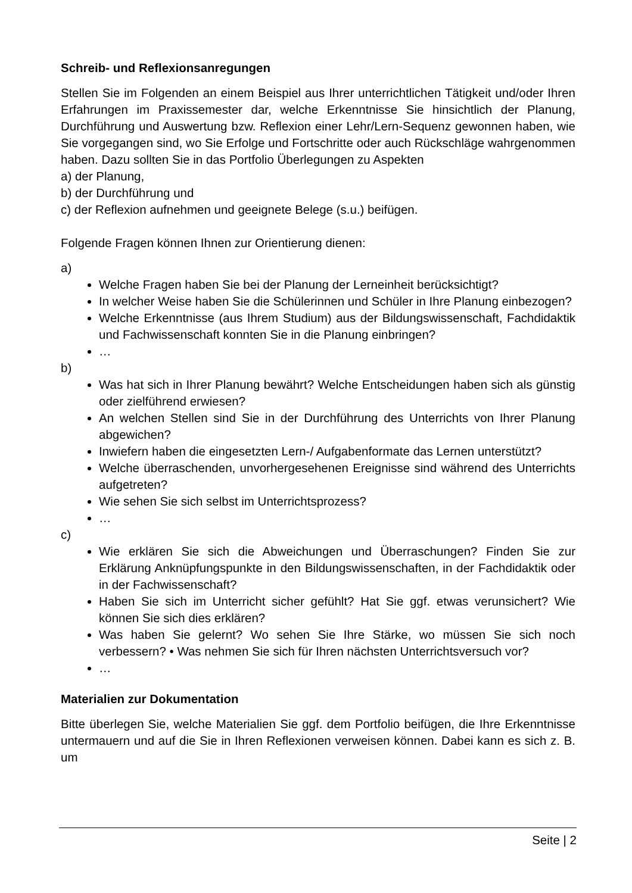Schreib- und Reflexionsanregungen
Stellen Sie im Folgenden an einem Beispiel aus Ihrer unterrichtlichen Tätigkeit und/oder Ihren Erfahrungen im Praxissemester dar, welche Erkenntnisse Sie hinsichtlich der Planung, Durchführung und Auswertung bzw. Reflexion einer Lehr/Lern-Sequenz gewonnen haben, wie Sie vorgegangen sind, wo Sie Erfolge und Fortschritte oder auch Rückschläge wahrgenommen haben. Dazu sollten Sie in das Portfolio Überlegungen zu Aspekten
a) der Planung,
b) der Durchführung und
c) der Reflexion aufnehmen und geeignete Belege (s.u.) beifügen.
Folgende Fragen können Ihnen zur Orientierung dienen:
a)
Welche Fragen haben Sie bei der Planung der Lerneinheit berücksichtigt?
In welcher Weise haben Sie die Schülerinnen und Schüler in Ihre Planung einbezogen?
Welche Erkenntnisse (aus Ihrem Studium) aus der Bildungswissenschaft, Fachdidaktik und Fachwissenschaft konnten Sie in die Planung einbringen?
…
b)
Was hat sich in Ihrer Planung bewährt? Welche Entscheidungen haben sich als günstig oder zielführend erwiesen?
An welchen Stellen sind Sie in der Durchführung des Unterrichts von Ihrer Planung abgewichen?
Inwiefern haben die eingesetzten Lern-/ Aufgabenformate das Lernen unterstützt?
Welche überraschenden, unvorhergesehenen Ereignisse sind während des Unterrichts aufgetreten?
Wie sehen Sie sich selbst im Unterrichtsprozess?
…
c)
Wie erklären Sie sich die Abweichungen und Überraschungen? Finden Sie zur Erklärung Anknüpfungspunkte in den Bildungswissenschaften, in der Fachdidaktik oder in der Fachwissenschaft?
Haben Sie sich im Unterricht sicher gefühlt? Hat Sie ggf. etwas verunsichert? Wie können Sie sich dies erklären?
Was haben Sie gelernt? Wo sehen Sie Ihre Stärke, wo müssen Sie sich noch verbessern? • Was nehmen Sie sich für Ihren nächsten Unterrichtsversuch vor?
…
Materialien zur Dokumentation
Bitte überlegen Sie, welche Materialien Sie ggf. dem Portfolio beifügen, die Ihre Erkenntnisse untermauern und auf die Sie in Ihren Reflexionen verweisen können. Dabei kann es sich z. B. um
Seite | 2